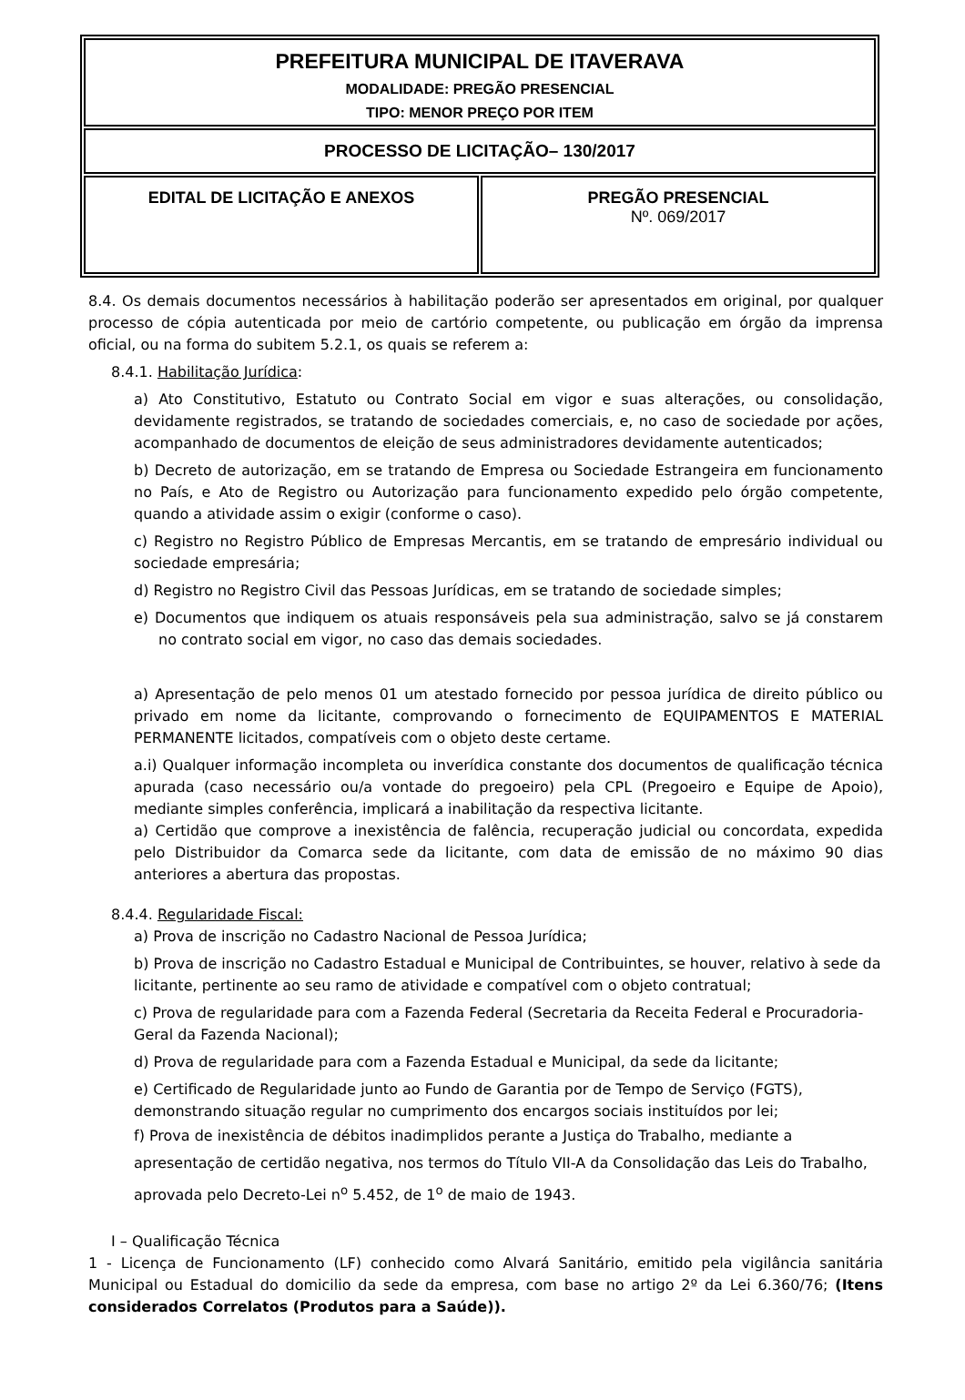| PREFEITURA MUNICIPAL DE ITAVERAVA MODALIDADE: PREGÃO PRESENCIAL TIPO: MENOR PREÇO POR ITEM | |
| PROCESSO DE LICITAÇÃO– 130/2017 | |
| EDITAL DE LICITAÇÃO E ANEXOS | PREGÃO PRESENCIAL Nº. 069/2017 |
8.4. Os demais documentos necessários à habilitação poderão ser apresentados em original, por qualquer processo de cópia autenticada por meio de cartório competente, ou publicação em órgão da imprensa oficial, ou na forma do subitem 5.2.1, os quais se referem a:
8.4.1. Habilitação Jurídica:
a) Ato Constitutivo, Estatuto ou Contrato Social em vigor e suas alterações, ou consolidação, devidamente registrados, se tratando de sociedades comerciais, e, no caso de sociedade por ações, acompanhado de documentos de eleição de seus administradores devidamente autenticados;
b) Decreto de autorização, em se tratando de Empresa ou Sociedade Estrangeira em funcionamento no País, e Ato de Registro ou Autorização para funcionamento expedido pelo órgão competente, quando a atividade assim o exigir (conforme o caso).
c) Registro no Registro Público de Empresas Mercantis, em se tratando de empresário individual ou sociedade empresária;
d) Registro no Registro Civil das Pessoas Jurídicas, em se tratando de sociedade simples;
e) Documentos que indiquem os atuais responsáveis pela sua administração, salvo se já constarem no contrato social em vigor, no caso das demais sociedades.
a) Apresentação de pelo menos 01 um atestado fornecido por pessoa jurídica de direito público ou privado em nome da licitante, comprovando o fornecimento de EQUIPAMENTOS E MATERIAL PERMANENTE licitados, compatíveis com o objeto deste certame.
a.i) Qualquer informação incompleta ou inverídica constante dos documentos de qualificação técnica apurada (caso necessário ou/a vontade do pregoeiro) pela CPL (Pregoeiro e Equipe de Apoio), mediante simples conferência, implicará a inabilitação da respectiva licitante.
a) Certidão que comprove a inexistência de falência, recuperação judicial ou concordata, expedida pelo Distribuidor da Comarca sede da licitante, com data de emissão de no máximo 90 dias anteriores a abertura das propostas.
8.4.4. Regularidade Fiscal:
a) Prova de inscrição no Cadastro Nacional de Pessoa Jurídica;
b) Prova de inscrição no Cadastro Estadual e Municipal de Contribuintes, se houver, relativo à sede da licitante, pertinente ao seu ramo de atividade e compatível com o objeto contratual;
c) Prova de regularidade para com a Fazenda Federal (Secretaria da Receita Federal e Procuradoria-Geral da Fazenda Nacional);
d) Prova de regularidade para com a Fazenda Estadual e Municipal, da sede da licitante;
e) Certificado de Regularidade junto ao Fundo de Garantia por de Tempo de Serviço (FGTS), demonstrando situação regular no cumprimento dos encargos sociais instituídos por lei;
f) Prova de inexistência de débitos inadimplidos perante a Justiça do Trabalho, mediante a apresentação de certidão negativa, nos termos do Título VII-A da Consolidação das Leis do Trabalho, aprovada pelo Decreto-Lei n<sup>o</sup> 5.452, de 1<sup>o</sup> de maio de 1943.
I – Qualificação Técnica
1 - Licença de Funcionamento (LF) conhecido como Alvará Sanitário, emitido pela vigilância sanitária Municipal ou Estadual do domicilio da sede da empresa, com base no artigo 2º da Lei 6.360/76; (Itens considerados Correlatos (Produtos para a Saúde)).